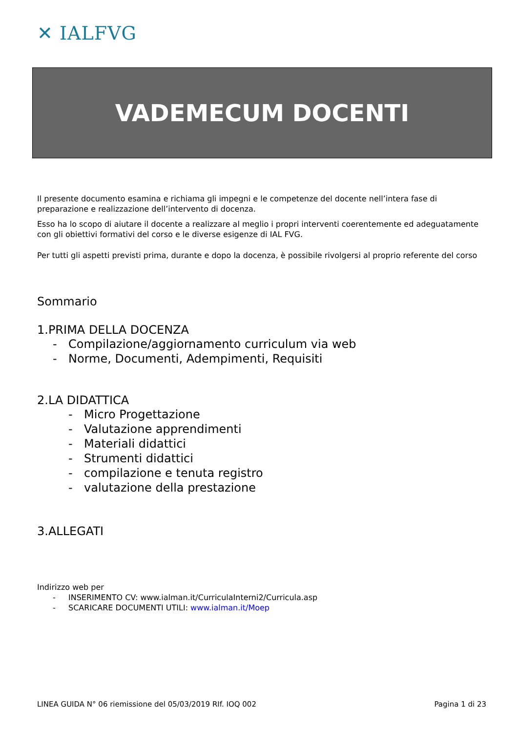✕ IALFVG
VADEMECUM DOCENTI
Il presente documento esamina e richiama gli impegni e le competenze del docente nell’intera fase di preparazione e realizzazione dell’intervento di docenza.
Esso ha lo scopo di aiutare il docente a realizzare al meglio i propri interventi coerentemente ed adeguatamente con gli obiettivi formativi del corso e le diverse esigenze di IAL FVG.
Per tutti gli aspetti previsti prima, durante e dopo la docenza, è possibile rivolgersi al proprio referente del corso
Sommario
1.PRIMA DELLA DOCENZA
- Compilazione/aggiornamento curriculum via web
- Norme, Documenti, Adempimenti, Requisiti
2.LA DIDATTICA
- Micro Progettazione
- Valutazione apprendimenti
- Materiali didattici
- Strumenti didattici
- compilazione e tenuta registro
- valutazione della prestazione
3.ALLEGATI
Indirizzo web per
- INSERIMENTO CV: www.ialman.it/CurriculaInterni2/Curricula.asp
- SCARICARE DOCUMENTI UTILI: www.ialman.it/Moep
LINEA GUIDA N° 06 riemissione del 05/03/2019 RIf. IOQ 002 Pagina 1 di 23